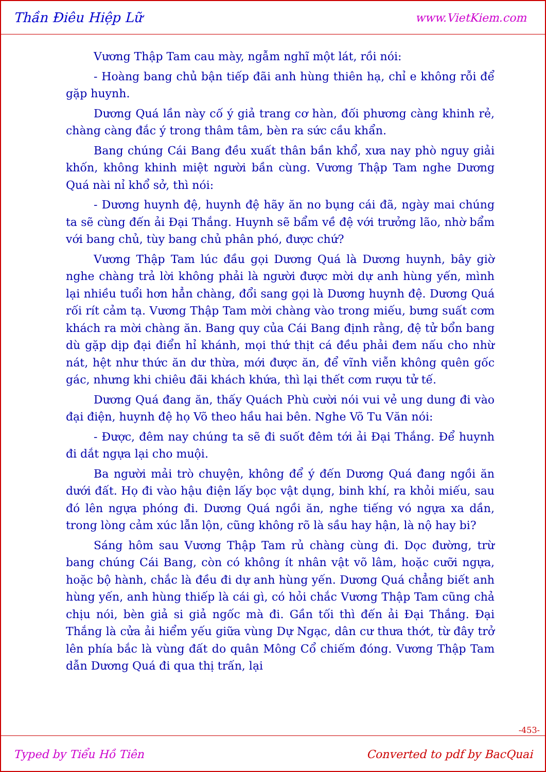Thần Điêu Hiệp Lữ www.VietKiem.com
Vương Thập Tam cau mày, ngẫm nghĩ một lát, rồi nói:
- Hoàng bang chủ bận tiếp đãi anh hùng thiên hạ, chỉ e không rỗi để gặp huynh.
Dương Quá lần này cố ý giả trang cơ hàn, đối phương càng khinh rẻ, chàng càng đắc ý trong thâm tâm, bèn ra sức cầu khẩn.
Bang chúng Cái Bang đều xuất thân bần khổ, xưa nay phò nguy giải khốn, không khinh miệt người bần cùng. Vương Thập Tam nghe Dương Quá nài nỉ khổ sở, thì nói:
- Dương huynh đệ, huynh đệ hãy ăn no bụng cái đã, ngày mai chúng ta sẽ cùng đến ải Đại Thắng. Huynh sẽ bẩm về đệ với trưởng lão, nhờ bẩm với bang chủ, tùy bang chủ phân phó, được chứ?
Vương Thập Tam lúc đầu gọi Dương Quá là Dương huynh, bây giờ nghe chàng trả lời không phải là người được mời dự anh hùng yến, mình lại nhiều tuổi hơn hẳn chàng, đổi sang gọi là Dương huynh đệ. Dương Quá rối rít cảm tạ. Vương Thập Tam mời chàng vào trong miếu, bưng suất cơm khách ra mời chàng ăn. Bang quy của Cái Bang định rằng, đệ tử bổn bang dù gặp dịp đại điển hỉ khánh, mọi thứ thịt cá đều phải đem nấu cho nhừ nát, hệt như thức ăn dư thừa, mới được ăn, để vĩnh viễn không quên gốc gác, nhưng khi chiêu đãi khách khứa, thì lại thết cơm rượu tử tế.
Dương Quá đang ăn, thấy Quách Phù cười nói vui vẻ ung dung đi vào đại điện, huynh đệ họ Võ theo hầu hai bên. Nghe Võ Tu Văn nói:
- Được, đêm nay chúng ta sẽ đi suốt đêm tới ải Đại Thắng. Để huynh đi dắt ngựa lại cho muội.
Ba người mải trò chuyện, không để ý đến Dương Quá đang ngồi ăn dưới đất. Họ đi vào hậu điện lấy bọc vật dụng, binh khí, ra khỏi miếu, sau đó lên ngựa phóng đi. Dương Quá ngồi ăn, nghe tiếng vó ngựa xa dần, trong lòng cảm xúc lẫn lộn, cũng không rõ là sầu hay hận, là nộ hay bi?
Sáng hôm sau Vương Thập Tam rủ chàng cùng đi. Dọc đường, trừ bang chúng Cái Bang, còn có không ít nhân vật võ lâm, hoặc cưỡi ngựa, hoặc bộ hành, chắc là đều đi dự anh hùng yến. Dương Quá chẳng biết anh hùng yến, anh hùng thiếp là cái gì, có hỏi chắc Vương Thập Tam cũng chả chịu nói, bèn giả si giả ngốc mà đi. Gần tối thì đến ải Đại Thắng. Đại Thắng là cửa ải hiểm yếu giữa vùng Dự Ngạc, dân cư thưa thớt, từ đây trở lên phía bắc là vùng đất do quân Mông Cổ chiếm đóng. Vương Thập Tam dẫn Dương Quá đi qua thị trấn, lại
-453-
Typed by Tiểu Hồ Tiên Converted to pdf by BacQuai